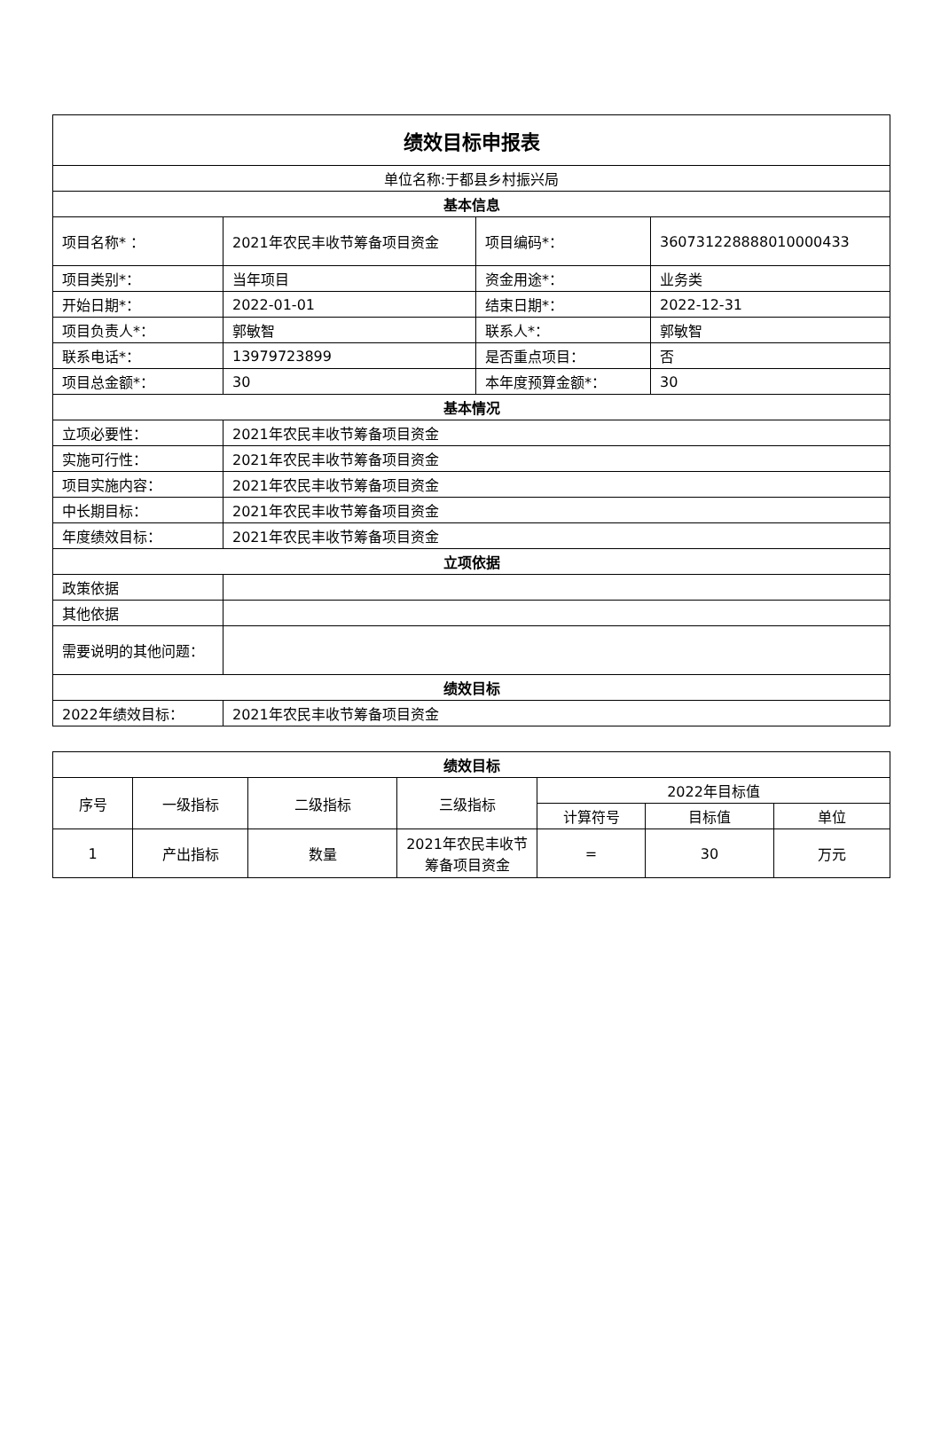| 绩效目标申报表 | | | |
| 单位名称:于都县乡村振兴局 | | | |
| 基本信息 | | | |
| 项目名称* ： | 2021年农民丰收节筹备项目资金 | 项目编码*： | 360731228888010000433 |
| 项目类别*： | 当年项目 | 资金用途*： | 业务类 |
| 开始日期*： | 2022-01-01 | 结束日期*： | 2022-12-31 |
| 项目负责人*： | 郭敏智 | 联系人*： | 郭敏智 |
| 联系电话*： | 13979723899 | 是否重点项目： | 否 |
| 项目总金额*： | 30 | 本年度预算金额*： | 30 |
| 基本情况 | | | |
| 立项必要性： | 2021年农民丰收节筹备项目资金 | | |
| 实施可行性： | 2021年农民丰收节筹备项目资金 | | |
| 项目实施内容： | 2021年农民丰收节筹备项目资金 | | |
| 中长期目标： | 2021年农民丰收节筹备项目资金 | | |
| 年度绩效目标： | 2021年农民丰收节筹备项目资金 | | |
| 立项依据 | | | |
| 政策依据 | | | |
| 其他依据 | | | |
| 需要说明的其他问题： | | | |
| 绩效目标 | | | |
| 2022年绩效目标： | 2021年农民丰收节筹备项目资金 | | |
| 绩效目标 | | | | | | |
| --- | --- | --- | --- | --- | --- | --- |
| 序号 | 一级指标 | 二级指标 | 三级指标 | 2022年目标值 | | |
| | | | | 计算符号 | 目标值 | 单位 |
| 1 | 产出指标 | 数量 | 2021年农民丰收节筹备项目资金 | = | 30 | 万元 |